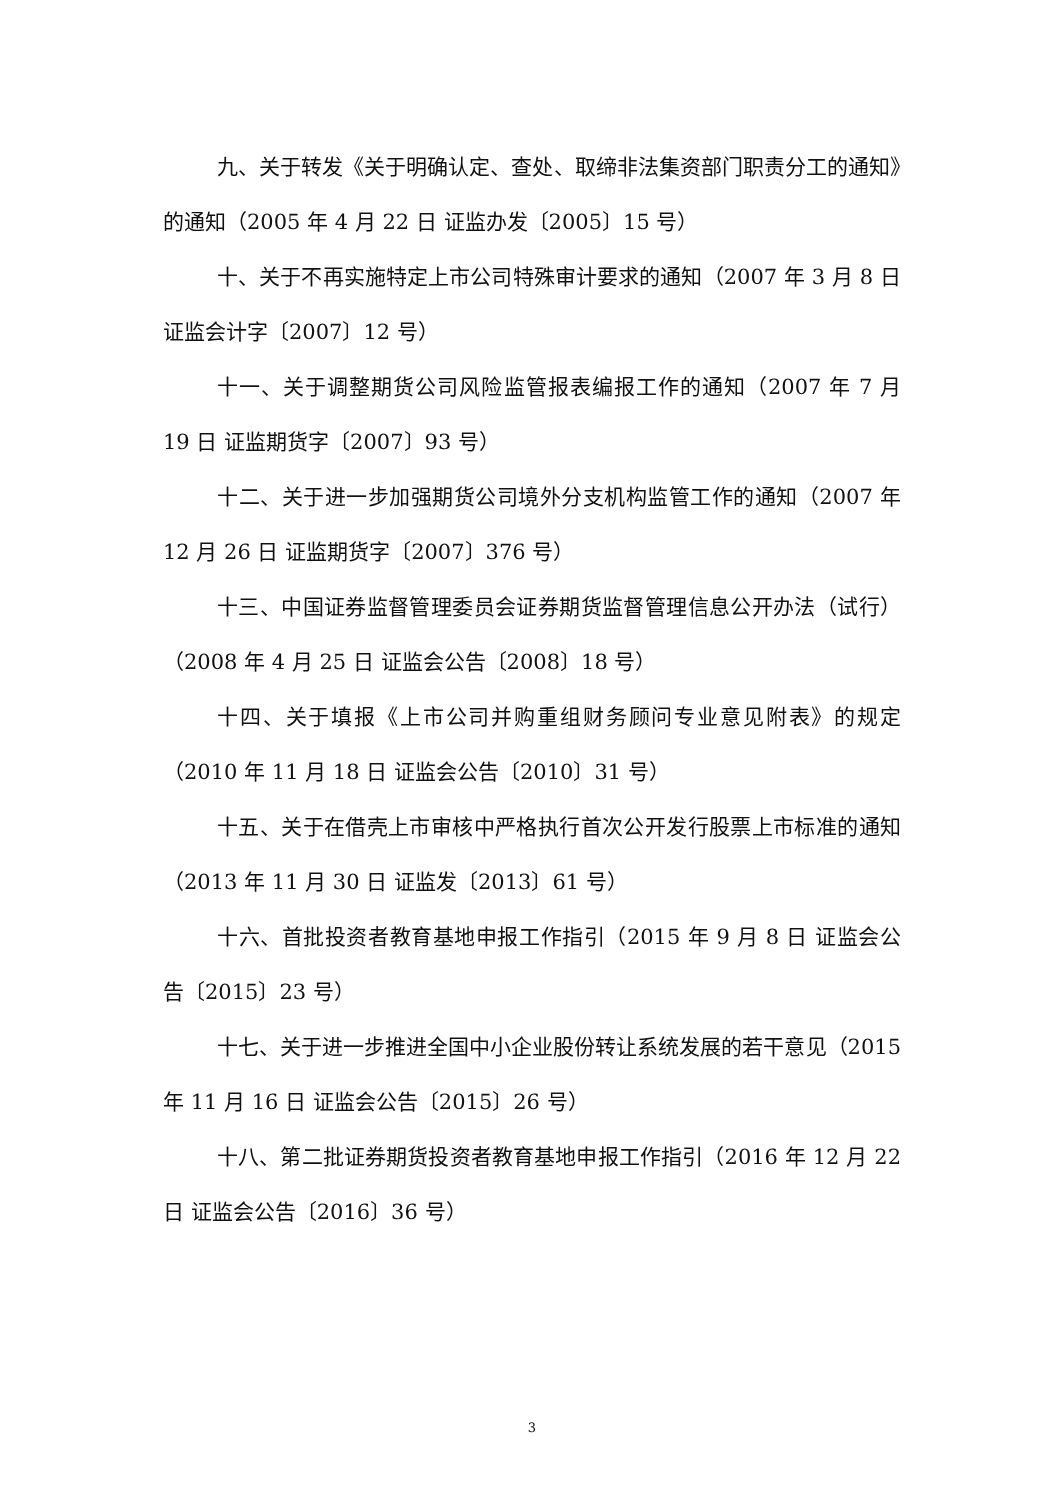九、关于转发《关于明确认定、查处、取缔非法集资部门职责分工的通知》的通知（2005 年 4 月 22 日 证监办发〔2005〕15 号）
十、关于不再实施特定上市公司特殊审计要求的通知（2007 年 3 月 8 日 证监会计字〔2007〕12 号）
十一、关于调整期货公司风险监管报表编报工作的通知（2007 年 7 月 19 日 证监期货字〔2007〕93 号）
十二、关于进一步加强期货公司境外分支机构监管工作的通知（2007 年 12 月 26 日 证监期货字〔2007〕376 号）
十三、中国证券监督管理委员会证券期货监督管理信息公开办法（试行）（2008 年 4 月 25 日 证监会公告〔2008〕18 号）
十四、关于填报《上市公司并购重组财务顾问专业意见附表》的规定（2010 年 11 月 18 日 证监会公告〔2010〕31 号）
十五、关于在借壳上市审核中严格执行首次公开发行股票上市标准的通知（2013 年 11 月 30 日 证监发〔2013〕61 号）
十六、首批投资者教育基地申报工作指引（2015 年 9 月 8 日 证监会公告〔2015〕23 号）
十七、关于进一步推进全国中小企业股份转让系统发展的若干意见（2015 年 11 月 16 日 证监会公告〔2015〕26 号）
十八、第二批证券期货投资者教育基地申报工作指引（2016 年 12 月 22 日 证监会公告〔2016〕36 号）
3